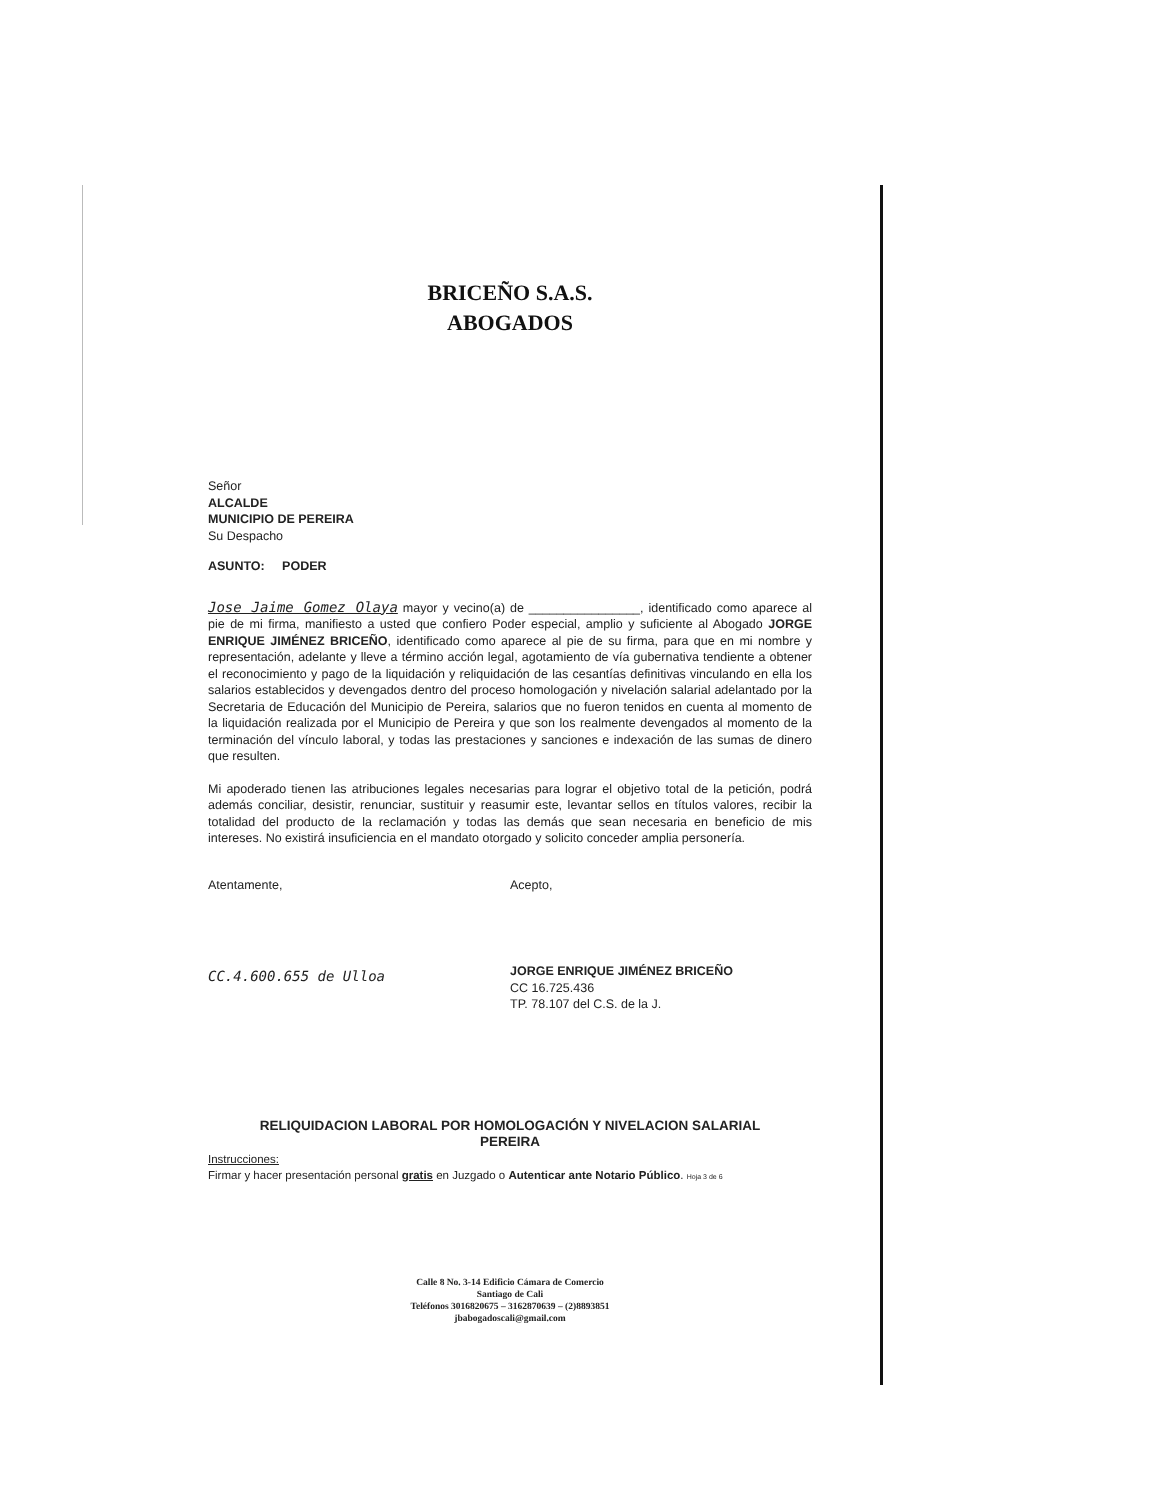BRICEÑO S.A.S.
ABOGADOS
Señor
ALCALDE
MUNICIPIO DE PEREIRA
Su Despacho
ASUNTO: PODER
Jose Jaime Gomez Olaya mayor y vecino(a) de ________________, identificado como aparece al pie de mi firma, manifiesto a usted que confiero Poder especial, amplio y suficiente al Abogado JORGE ENRIQUE JIMÉNEZ BRICEÑO, identificado como aparece al pie de su firma, para que en mi nombre y representación, adelante y lleve a término acción legal, agotamiento de vía gubernativa tendiente a obtener el reconocimiento y pago de la liquidación y reliquidación de las cesantías definitivas vinculando en ella los salarios establecidos y devengados dentro del proceso homologación y nivelación salarial adelantado por la Secretaria de Educación del Municipio de Pereira, salarios que no fueron tenidos en cuenta al momento de la liquidación realizada por el Municipio de Pereira y que son los realmente devengados al momento de la terminación del vínculo laboral, y todas las prestaciones y sanciones e indexación de las sumas de dinero que resulten.
Mi apoderado tienen las atribuciones legales necesarias para lograr el objetivo total de la petición, podrá además conciliar, desistir, renunciar, sustituir y reasumir este, levantar sellos en títulos valores, recibir la totalidad del producto de la reclamación y todas las demás que sean necesaria en beneficio de mis intereses. No existirá insuficiencia en el mandato otorgado y solicito conceder amplia personería.
Atentamente,
CC.4.600.655 de Ulloa
Acepto,
JORGE ENRIQUE JIMÉNEZ BRICEÑO
CC 16.725.436
TP. 78.107 del C.S. de la J.
RELIQUIDACION LABORAL POR HOMOLOGACIÓN Y NIVELACION SALARIAL
PEREIRA
Instrucciones:
Firmar y hacer presentación personal gratis en Juzgado o Autenticar ante Notario Público. Hoja 3 de 6
Calle 8 No. 3-14 Edificio Cámara de Comercio
Santiago de Cali
Teléfonos 3016820675 – 3162870639 – (2)8893851
jbabogadoscali@gmail.com